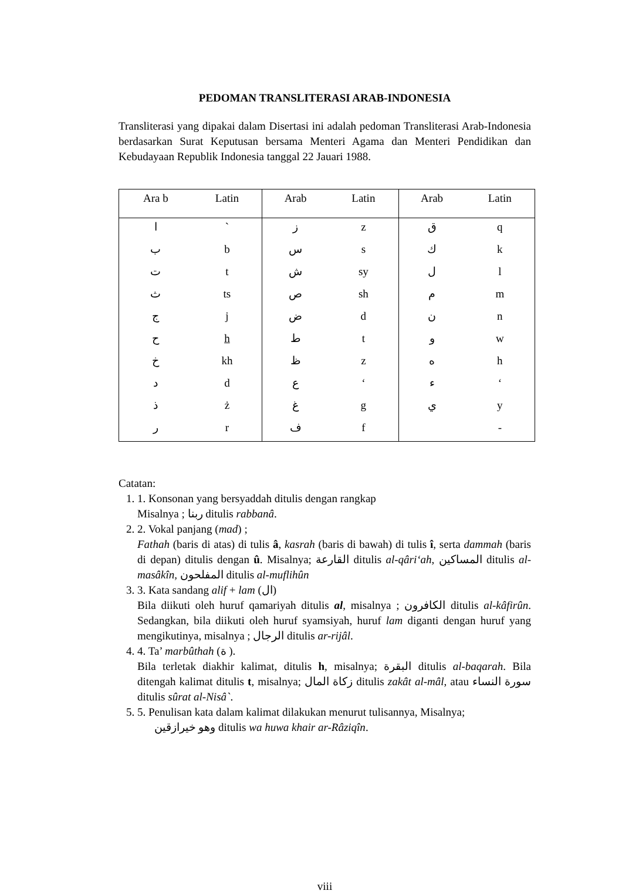PEDOMAN TRANSLITERASI ARAB-INDONESIA
Transliterasi yang dipakai dalam Disertasi ini adalah pedoman Transliterasi Arab-Indonesia berdasarkan Surat Keputusan bersama Menteri Agama dan Menteri Pendidikan dan Kebudayaan Republik Indonesia tanggal 22 Jauari 1988.
| Ara b | Latin | Arab | Latin | Arab | Latin |
| --- | --- | --- | --- | --- | --- |
| ا | ` | ز | z | ق | q |
| ب | b | س | s | ك | k |
| ت | t | ش | sy | ل | l |
| ث | ts | ص | sh | م | m |
| ج | j | ض | d | ن | n |
| ح | h | ط | t | و | w |
| خ | kh | ظ | z | ه | h |
| د | d | ع | ‘ | ء | ‘ |
| ذ | ż | غ | g | ي | y |
| ر | r | ف | f | | - |
Catatan:
1. 1. Konsonan yang bersyaddah ditulis dengan rangkap
Misalnya ; ربنا ditulis rabbanâ.
2. 2. Vokal panjang (mad) ;
Fathah (baris di atas) di tulis â, kasrah (baris di bawah) di tulis î, serta dammah (baris di depan) ditulis dengan û. Misalnya; القارعة ditulis al-qâri‘ah, المساكين ditulis al-masâkîn, المفلحون ditulis al-muflihûn
3. 3. Kata sandang alif + lam (ال)
Bila diikuti oleh huruf qamariyah ditulis al, misalnya ; الكافرون ditulis al-kâfirûn. Sedangkan, bila diikuti oleh huruf syamsiyah, huruf lam diganti dengan huruf yang mengikutinya, misalnya ; الرجال ditulis ar-rijâl.
4. 4. Ta’ marbûthah (ة ).
Bila terletak diakhir kalimat, ditulis h, misalnya; البقرة ditulis al-baqarah. Bila ditengah kalimat ditulis t, misalnya; زكاة المال ditulis zakât al-mâl, atau سورة النساء ditulis sûrat al-Nisâ`.
5. 5. Penulisan kata dalam kalimat dilakukan menurut tulisannya, Misalnya;
وهو خيرازقين ditulis wa huwa khair ar-Râziqîn.
viii